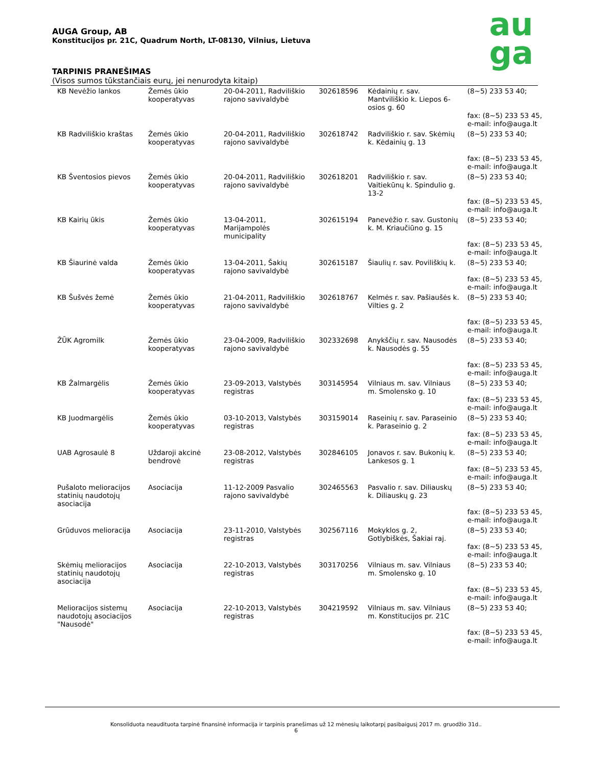au
ga
AUGA Group, AB
Konstitucijos pr. 21C, Quadrum North, LT-08130, Vilnius, Lietuva
TARPINIS PRANEŠIMAS
(Visos sumos tūkstančiais eurų, jei nenurodyta kitaip)
| KB Nevėžio lankos | Žemės ūkio kooperatyvas | 20-04-2011, Radviliškio rajono savivaldybė | 302618596 | Kėdainių r. sav. Mantviliškio k. Liepos 6-osios g. 60 | (8~5) 233 53 40; fax: (8~5) 233 53 45, e-mail: info@auga.lt |
| KB Radviliškio kraštas | Žemės ūkio kooperatyvas | 20-04-2011, Radviliškio rajono savivaldybė | 302618742 | Radviliškio r. sav. Skėmių k. Kėdainių g. 13 | (8~5) 233 53 40; fax: (8~5) 233 53 45, e-mail: info@auga.lt |
| KB Šventosios pievos | Žemės ūkio kooperatyvas | 20-04-2011, Radviliškio rajono savivaldybė | 302618201 | Radviliškio r. sav. Vaitiekūnų k. Spindulio g. 13-2 | (8~5) 233 53 40; fax: (8~5) 233 53 45, e-mail: info@auga.lt |
| KB Kairių ūkis | Žemės ūkio kooperatyvas | 13-04-2011, Marijampolės municipality | 302615194 | Panevėžio r. sav. Gustonių k. M. Kriaučiūno g. 15 | (8~5) 233 53 40; fax: (8~5) 233 53 45, e-mail: info@auga.lt |
| KB Šiaurinė valda | Žemės ūkio kooperatyvas | 13-04-2011, Šakių rajono savivaldybė | 302615187 | Šiaulių r. sav. Poviliškių k. | (8~5) 233 53 40; fax: (8~5) 233 53 45, e-mail: info@auga.lt |
| KB Šušvės žemė | Žemės ūkio kooperatyvas | 21-04-2011, Radviliškio rajono savivaldybė | 302618767 | Kelmės r. sav. Pašiaušės k. Vilties g. 2 | (8~5) 233 53 40; fax: (8~5) 233 53 45, e-mail: info@auga.lt |
| ŽŪK Agromilk | Žemės ūkio kooperatyvas | 23-04-2009, Radviliškio rajono savivaldybė | 302332698 | Anykščių r. sav. Nausodės k. Nausodės g. 55 | (8~5) 233 53 40; fax: (8~5) 233 53 45, e-mail: info@auga.lt |
| KB Žalmargėlis | Žemės ūkio kooperatyvas | 23-09-2013, Valstybės registras | 303145954 | Vilniaus m. sav. Vilniaus m. Smolensko g. 10 | (8~5) 233 53 40; fax: (8~5) 233 53 45, e-mail: info@auga.lt |
| KB Juodmargėlis | Žemės ūkio kooperatyvas | 03-10-2013, Valstybės registras | 303159014 | Raseinių r. sav. Paraseinio k. Paraseinio g. 2 | (8~5) 233 53 40; fax: (8~5) 233 53 45, e-mail: info@auga.lt |
| UAB Agrosaulė 8 | Uždaroji akcinė bendrovė | 23-08-2012, Valstybės registras | 302846105 | Jonavos r. sav. Bukonių k. Lankesos g. 1 | (8~5) 233 53 40; fax: (8~5) 233 53 45, e-mail: info@auga.lt |
| Pušaloto melioracijos statinių naudotojų asociacija | Asociacija | 11-12-2009 Pasvalio rajono savivaldybė | 302465563 | Pasvalio r. sav. Diliauskų k. Diliauskų g. 23 | (8~5) 233 53 40; fax: (8~5) 233 53 45, e-mail: info@auga.lt |
| Grūduvos melioracija | Asociacija | 23-11-2010, Valstybės registras | 302567116 | Mokyklos g. 2, Gotlybiškės, Šakiai raj. | (8~5) 233 53 40; fax: (8~5) 233 53 45, e-mail: info@auga.lt |
| Skėmių melioracijos statinių naudotojų asociacija | Asociacija | 22-10-2013, Valstybės registras | 303170256 | Vilniaus m. sav. Vilniaus m. Smolensko g. 10 | (8~5) 233 53 40; fax: (8~5) 233 53 45, e-mail: info@auga.lt |
| Melioracijos sistemų naudotojų asociacijos "Nausodė" | Asociacija | 22-10-2013, Valstybės registras | 304219592 | Vilniaus m. sav. Vilniaus m. Konstitucijos pr. 21C | (8~5) 233 53 40; fax: (8~5) 233 53 45, e-mail: info@auga.lt |
Konsoliduota neaudituota tarpinė finansinė informacija ir tarpinis pranešimas už 12 mėnesių laikotarpį pasibaigusį 2017 m. gruodžio 31d..
6